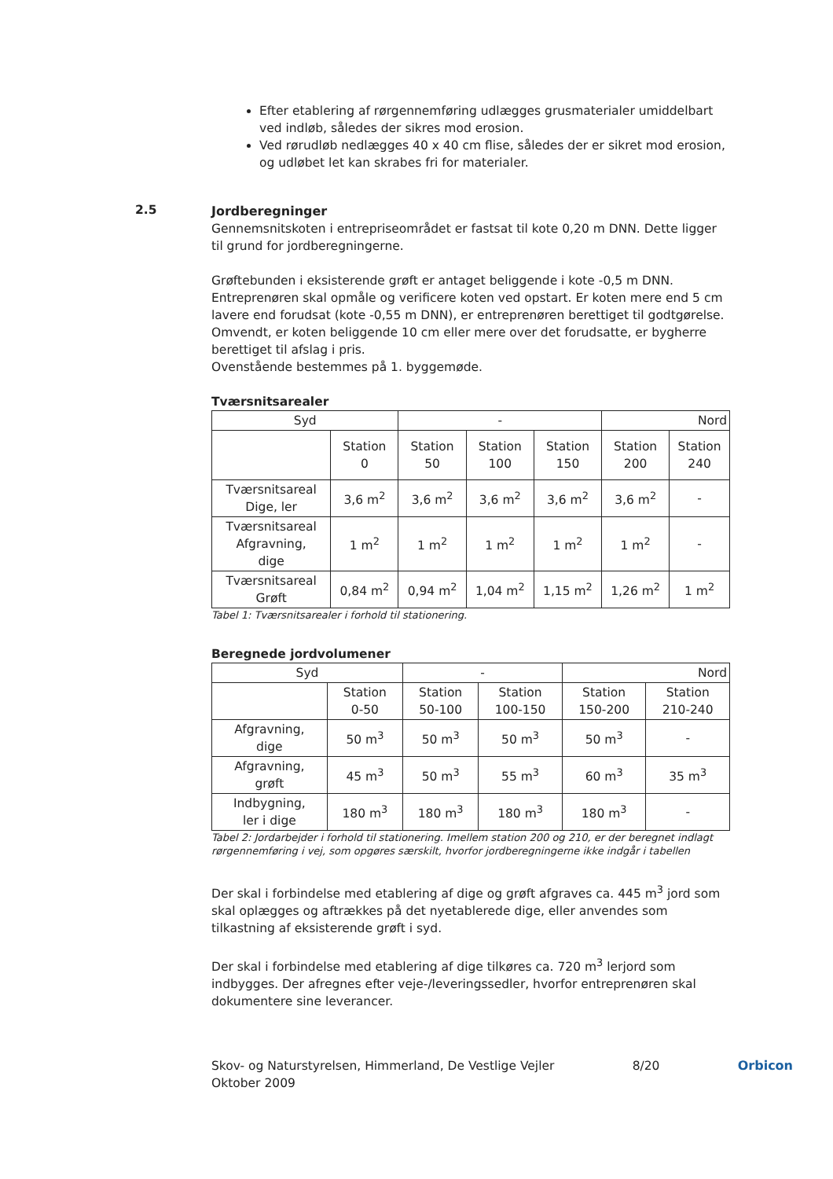Efter etablering af rørgennemføring udlægges grusmaterialer umiddelbart ved indløb, således der sikres mod erosion.
Ved rørudløb nedlægges 40 x 40 cm flise, således der er sikret mod erosion, og udløbet let kan skrabes fri for materialer.
2.5
Jordberegninger
Gennemsnitskoten i entrepriseområdet er fastsat til kote 0,20 m DNN. Dette ligger til grund for jordberegningerne.
Grøftebunden i eksisterende grøft er antaget beliggende i kote -0,5 m DNN. Entreprenøren skal opmåle og verificere koten ved opstart. Er koten mere end 5 cm lavere end forudsat (kote -0,55 m DNN), er entreprenøren berettiget til godtgørelse. Omvendt, er koten beliggende 10 cm eller mere over det forudsatte, er bygherre berettiget til afslag i pris.
Ovenstående bestemmes på 1. byggemøde.
Tværsnitsarealer
| Syd | | - | | | Nord | |
| --- | --- | --- | --- | --- | --- | --- |
| | Station 0 | Station 50 | Station 100 | Station 150 | Station 200 | Station 240 |
| Tværsnitsareal Dige, ler | 3,6 m<sup>2</sup> | 3,6 m<sup>2</sup> | 3,6 m<sup>2</sup> | 3,6 m<sup>2</sup> | 3,6 m<sup>2</sup> | - |
| Tværsnitsareal Afgravning, dige | 1 m<sup>2</sup> | 1 m<sup>2</sup> | 1 m<sup>2</sup> | 1 m<sup>2</sup> | 1 m<sup>2</sup> | - |
| Tværsnitsareal Grøft | 0,84 m<sup>2</sup> | 0,94 m<sup>2</sup> | 1,04 m<sup>2</sup> | 1,15 m<sup>2</sup> | 1,26 m<sup>2</sup> | 1 m<sup>2</sup> |
Tabel 1: Tværsnitsarealer i forhold til stationering.
Beregnede jordvolumener
| Syd | | - | | Nord | |
| --- | --- | --- | --- | --- | --- |
| | Station 0-50 | Station 50-100 | Station 100-150 | Station 150-200 | Station 210-240 |
| Afgravning, dige | 50 m<sup>3</sup> | 50 m<sup>3</sup> | 50 m<sup>3</sup> | 50 m<sup>3</sup> | - |
| Afgravning, grøft | 45 m<sup>3</sup> | 50 m<sup>3</sup> | 55 m<sup>3</sup> | 60 m<sup>3</sup> | 35 m<sup>3</sup> |
| Indbygning, ler i dige | 180 m<sup>3</sup> | 180 m<sup>3</sup> | 180 m<sup>3</sup> | 180 m<sup>3</sup> | - |
Tabel 2: Jordarbejder i forhold til stationering. Imellem station 200 og 210, er der beregnet indlagt rørgennemføring i vej, som opgøres særskilt, hvorfor jordberegningerne ikke indgår i tabellen
Der skal i forbindelse med etablering af dige og grøft afgraves ca. 445 m<sup>3</sup> jord som skal oplægges og aftrækkes på det nyetablerede dige, eller anvendes som tilkastning af eksisterende grøft i syd.
Der skal i forbindelse med etablering af dige tilkøres ca. 720 m<sup>3</sup> lerjord som indbygges. Der afregnes efter veje-/leveringssedler, hvorfor entreprenøren skal dokumentere sine leverancer.
Skov- og Naturstyrelsen, Himmerland, De Vestlige Vejler
Oktober 2009
8/20 Orbicon